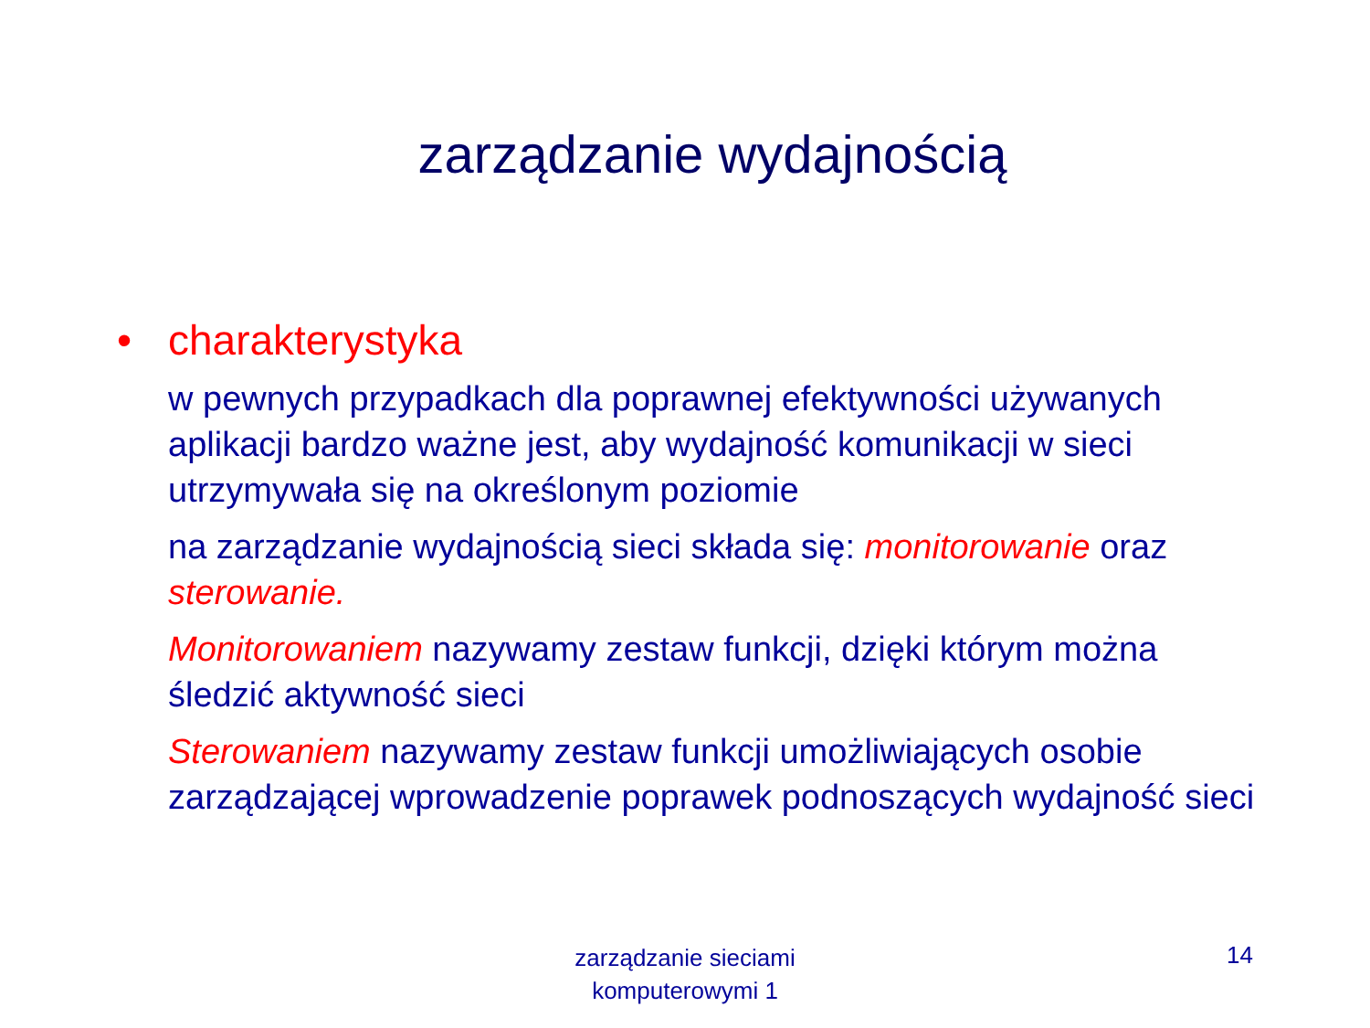zarządzanie wydajnością
• charakterystyka
w pewnych przypadkach dla poprawnej efektywności używanych aplikacji bardzo ważne jest, aby wydajność komunikacji w sieci utrzymywała się na określonym poziomie
na zarządzanie wydajnością sieci składa się: monitorowanie oraz sterowanie.
Monitorowaniem nazywamy zestaw funkcji, dzięki którym można śledzić aktywność sieci
Sterowaniem nazywamy zestaw funkcji umożliwiających osobie zarządzającej wprowadzenie poprawek podnoszących wydajność sieci
zarządzanie sieciami
komputerowymi 1
14